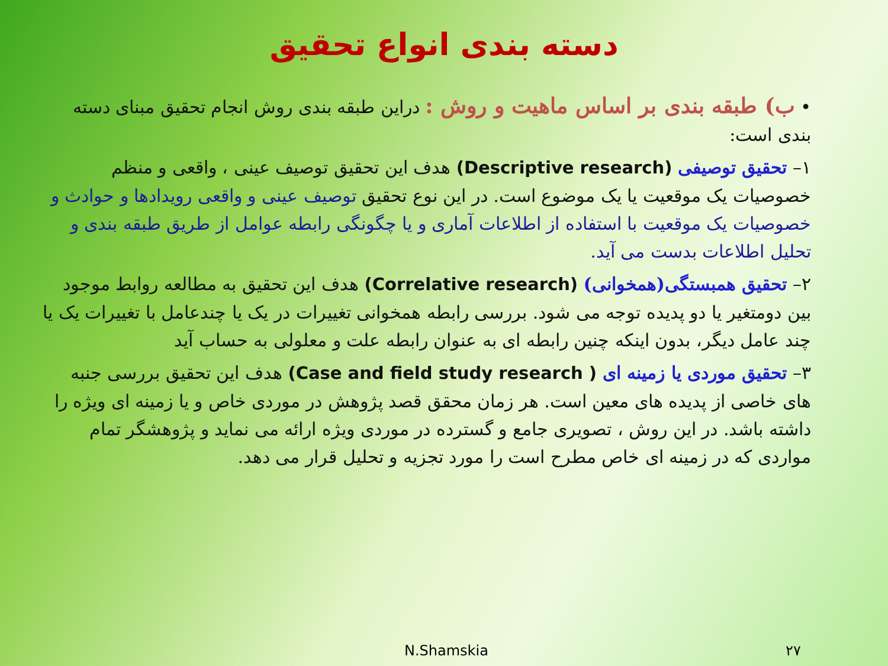دسته بندی انواع تحقیق
• ب) طبقه بندی بر اساس ماهیت و روش : دراین طبقه بندی روش انجام تحقیق مبنای دسته بندی است:
۱– تحقیق توصیفی (Descriptive research) هدف این تحقیق توصیف عینی ، واقعی و منظم خصوصیات یک موقعیت یا یک موضوع است. در این نوع تحقیق توصیف عینی و واقعی رویدادها و حوادث و خصوصیات یک موقعیت با استفاده از اطلاعات آماری و یا چگونگی رابطه عوامل از طریق طبقه بندی و تحلیل اطلاعات بدست می آید.
۲– تحقیق همبستگی(همخوانی) (Correlative research) هدف این تحقیق به مطالعه روابط موجود بین دومتغیر یا دو پدیده توجه می شود. بررسی رابطه همخوانی تغییرات در یک یا چندعامل با تغییرات یک یا چند عامل دیگر، بدون اینکه چنین رابطه ای به عنوان رابطه علت و معلولی به حساب آید
۳– تحقیق موردی یا زمینه ای ( Case and field study research) هدف این تحقیق بررسی جنبه های خاصی از پدیده های معین است. هر زمان محقق قصد پژوهش در موردی خاص و یا زمینه ای ویژه را داشته باشد. در این روش ، تصویری جامع و گسترده در موردی ویژه ارائه می نماید و پژوهشگر تمام مواردی که در زمینه ای خاص مطرح است را مورد تجزیه و تحلیل قرار می دهد.
N.Shamskia ۲۷